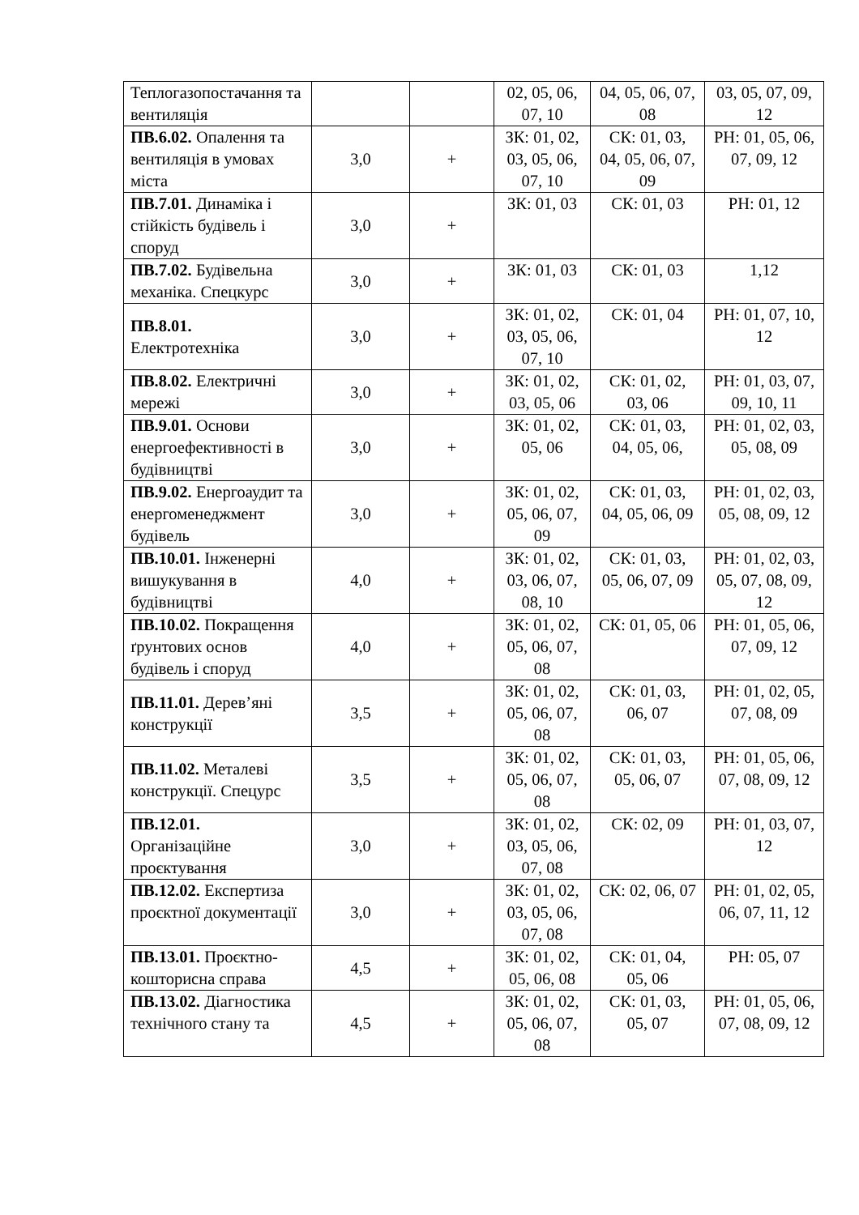| Теплогазопостачання та вентиляція | | | 02, 05, 06, 07, 10 | 04, 05, 06, 07, 08 | 03, 05, 07, 09, 12 |
| ПВ.6.02. Опалення та вентиляція в умовах міста | 3,0 | + | ЗК: 01, 02, 03, 05, 06, 07, 10 | СК: 01, 03, 04, 05, 06, 07, 09 | РН: 01, 05, 06, 07, 09, 12 |
| ПВ.7.01. Динаміка і стійкість будівель і споруд | 3,0 | + | ЗК: 01, 03 | СК: 01, 03 | РН: 01, 12 |
| ПВ.7.02. Будівельна механіка. Спецкурс | 3,0 | + | ЗК: 01, 03 | СК: 01, 03 | 1,12 |
| ПВ.8.01. Електротехніка | 3,0 | + | ЗК: 01, 02, 03, 05, 06, 07, 10 | СК: 01, 04 | РН: 01, 07, 10, 12 |
| ПВ.8.02. Електричні мережі | 3,0 | + | ЗК: 01, 02, 03, 05, 06 | СК: 01, 02, 03, 06 | РН: 01, 03, 07, 09, 10, 11 |
| ПВ.9.01. Основи енергоефективності в будівництві | 3,0 | + | ЗК: 01, 02, 05, 06 | СК: 01, 03, 04, 05, 06, | РН: 01, 02, 03, 05, 08, 09 |
| ПВ.9.02. Енергоаудит та енергоменеджмент будівель | 3,0 | + | ЗК: 01, 02, 05, 06, 07, 09 | СК: 01, 03, 04, 05, 06, 09 | РН: 01, 02, 03, 05, 08, 09, 12 |
| ПВ.10.01. Інженерні вишукування в будівництві | 4,0 | + | ЗК: 01, 02, 03, 06, 07, 08, 10 | СК: 01, 03, 05, 06, 07, 09 | РН: 01, 02, 03, 05, 07, 08, 09, 12 |
| ПВ.10.02. Покращення ґрунтових основ будівель і споруд | 4,0 | + | ЗК: 01, 02, 05, 06, 07, 08 | СК: 01, 05, 06 | РН: 01, 05, 06, 07, 09, 12 |
| ПВ.11.01. Дерев’яні конструкції | 3,5 | + | ЗК: 01, 02, 05, 06, 07, 08 | СК: 01, 03, 06, 07 | РН: 01, 02, 05, 07, 08, 09 |
| ПВ.11.02. Металеві конструкції. Спецурс | 3,5 | + | ЗК: 01, 02, 05, 06, 07, 08 | СК: 01, 03, 05, 06, 07 | РН: 01, 05, 06, 07, 08, 09, 12 |
| ПВ.12.01. Організаційне проєктування | 3,0 | + | ЗК: 01, 02, 03, 05, 06, 07, 08 | СК: 02, 09 | РН: 01, 03, 07, 12 |
| ПВ.12.02. Експертиза проєктної документації | 3,0 | + | ЗК: 01, 02, 03, 05, 06, 07, 08 | СК: 02, 06, 07 | РН: 01, 02, 05, 06, 07, 11, 12 |
| ПВ.13.01. Проєктно-кошторисна справа | 4,5 | + | ЗК: 01, 02, 05, 06, 08 | СК: 01, 04, 05, 06 | РН: 05, 07 |
| ПВ.13.02. Діагностика технічного стану та | 4,5 | + | ЗК: 01, 02, 05, 06, 07, 08 | СК: 01, 03, 05, 07 | РН: 01, 05, 06, 07, 08, 09, 12 |